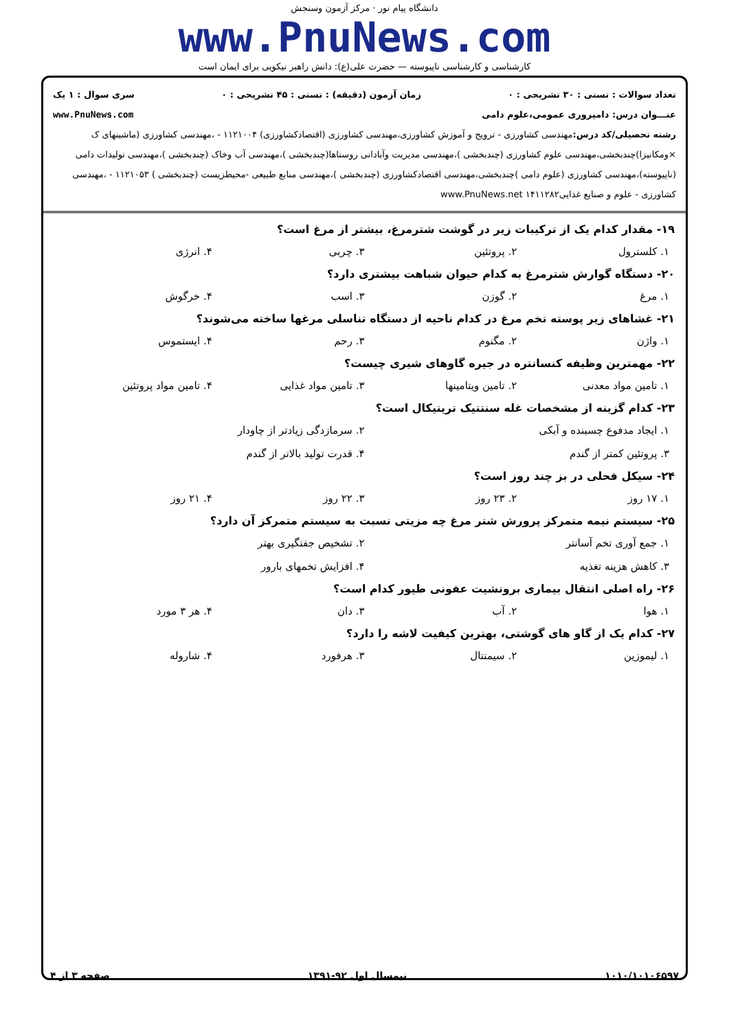دانشگاه پیام نور · مرکز آزمون وسنجش
www.PnuNews.com
کارشناسی و کارشناسی ناپیوسته — حضرت علی(ع): دانش راهبر نیکویی برای ایمان است
تعداد سوالات : تستی : ۳۰ تشریحی : ۰ زمان آزمون (دقیقه) : تستی : ۴۵ تشریحی : ۰ سری سوال : ۱ یک
عنـــوان درس: دامپروری عمومی،علوم دامی www.PnuNews.com
رشته تحصیلی/کد درس: مهندسی کشاورزی - ترویج و آموزش کشاورزی،مهندسی کشاورزی (اقتصادکشاورزی) ۱۱۲۱۰۰۴ - ،مهندسی کشاورزی (ماشینهای ک ×ومکانیزا)چندبخشی،مهندسی علوم کشاورزی (چندبخشی )،مهندسی مدیریت وآبادانی روستاها(چندبخشی )،مهندسی آب وخاک (چندبخشی )،مهندسی تولیدات دامی (ناپیوسته)،مهندسی کشاورزی (علوم دامی )چندبخشی،مهندسی اقتصادکشاورزی (چندبخشی )،مهندسی منابع طبیعی -محیطزیست (چندبخشی ) ۱۱۲۱۰۵۳ - ،مهندسی کشاورزی - علوم و صنایع غذایی۱۴۱۱۲۸۲ www.PnuNews.net
۱۹- مقدار کدام یک از ترکیبات زیر در گوشت شترمرغ، بیشتر از مرغ است؟
۱. کلسترول ۲. پروتئین ۳. چربی ۴. انرژی
۲۰- دستگاه گوارش شترمرغ به کدام حیوان شباهت بیشتری دارد؟
۱. مرغ ۲. گوزن ۳. اسب ۴. خرگوش
۲۱- غشاهای زیر پوسته تخم مرغ در کدام ناحیه از دستگاه تناسلی مرغها ساخته می‌شوند؟
۱. واژن ۲. مگنوم ۳. رحم ۴. ایستموس
۲۲- مهمترین وظیفه کنسانتره در جیره گاوهای شیری چیست؟
۱. تامین مواد معدنی ۲. تامین ویتامینها ۳. تامین مواد غذایی ۴. تامین مواد پروتئین
۲۳- کدام گزینه از مشخصات غله سنتتیک تریتیکال است؟
۱. ایجاد مدفوع چسبنده و آبکی
۲. سرمازدگی زیادتر از چاودار
۳. پروتئین کمتر از گندم
۴. قدرت تولید بالاتر از گندم
۲۴- سیکل فحلی در بز چند روز است؟
۱. ۱۷ روز ۲. ۲۳ روز ۳. ۲۲ روز ۴. ۲۱ روز
۲۵- سیستم نیمه متمرکز پرورش شتر مرغ چه مزیتی نسبت به سیستم متمرکز آن دارد؟
۱. جمع آوری تخم آسانتر
۲. تشخیص جفتگیری بهتر
۳. کاهش هزینه تغذیه
۴. افزایش تخمهای بارور
۲۶- راه اصلی انتقال بیماری برونشیت عفونی طیور کدام است؟
۱. هوا ۲. آب ۳. دان ۴. هر ۳ مورد
۲۷- کدام یک از گاو های گوشتی، بهترین کیفیت لاشه را دارد؟
۱. لیموزین ۲. سیمنتال ۳. هرفورد ۴. شاروله
۱۰۱۰/۱۰۱۰۶۵۹۷ نیمسال اول ۹۲-۱۳۹۱ صفحه ۳ از ۴